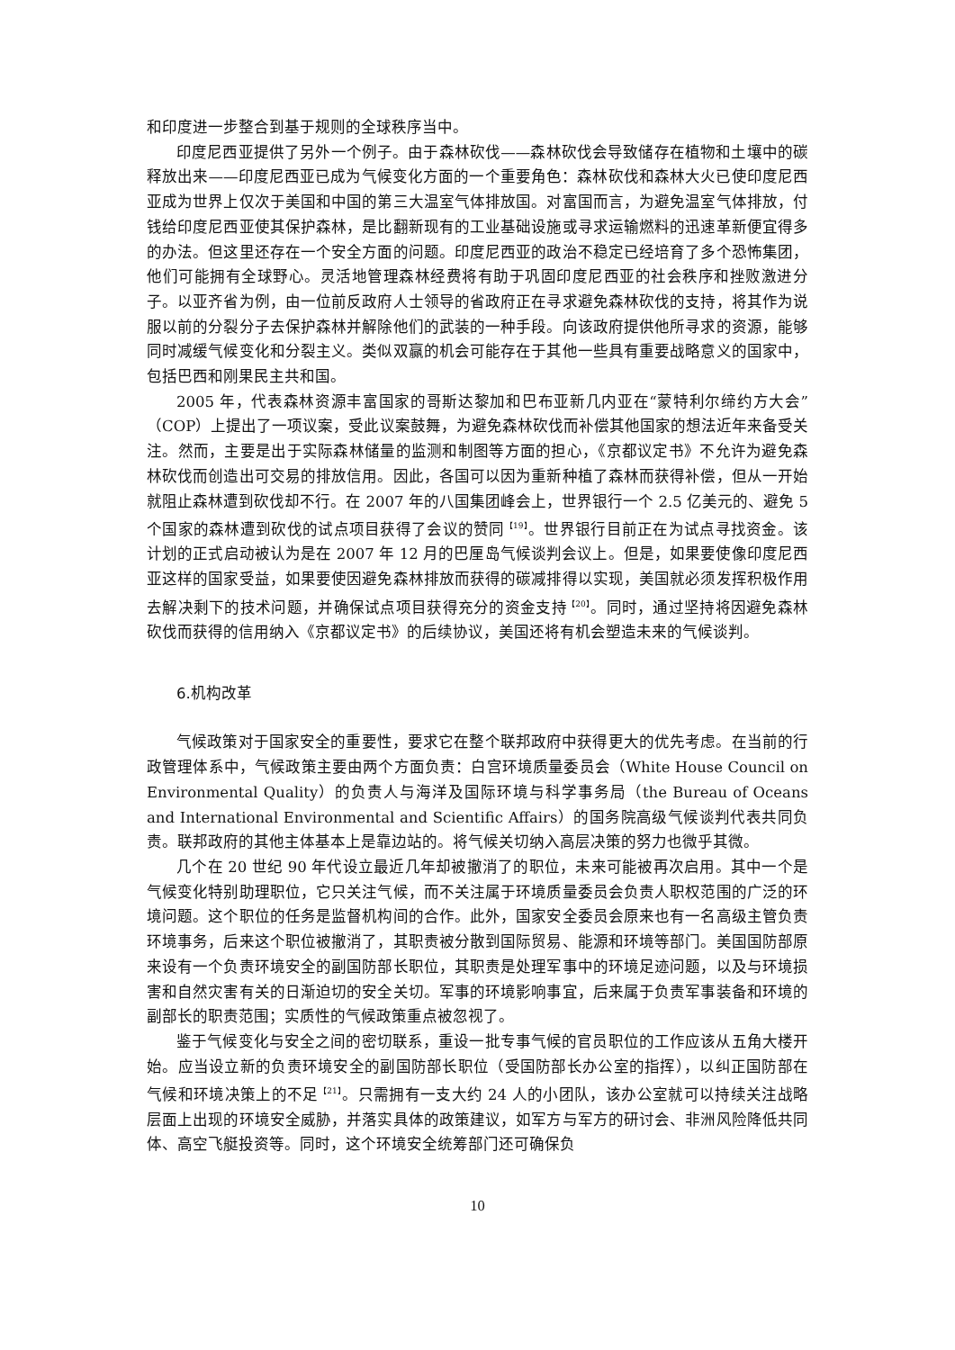和印度进一步整合到基于规则的全球秩序当中。
印度尼西亚提供了另外一个例子。由于森林砍伐——森林砍伐会导致储存在植物和土壤中的碳释放出来——印度尼西亚已成为气候变化方面的一个重要角色：森林砍伐和森林大火已使印度尼西亚成为世界上仅次于美国和中国的第三大温室气体排放国。对富国而言，为避免温室气体排放，付钱给印度尼西亚使其保护森林，是比翻新现有的工业基础设施或寻求运输燃料的迅速革新便宜得多的办法。但这里还存在一个安全方面的问题。印度尼西亚的政治不稳定已经培育了多个恐怖集团，他们可能拥有全球野心。灵活地管理森林经费将有助于巩固印度尼西亚的社会秩序和挫败激进分子。以亚齐省为例，由一位前反政府人士领导的省政府正在寻求避免森林砍伐的支持，将其作为说服以前的分裂分子去保护森林并解除他们的武装的一种手段。向该政府提供他所寻求的资源，能够同时减缓气候变化和分裂主义。类似双赢的机会可能存在于其他一些具有重要战略意义的国家中，包括巴西和刚果民主共和国。
2005 年，代表森林资源丰富国家的哥斯达黎加和巴布亚新几内亚在“蒙特利尔缔约方大会”（COP）上提出了一项议案，受此议案鼓舞，为避免森林砍伐而补偿其他国家的想法近年来备受关注。然而，主要是出于实际森林储量的监测和制图等方面的担心，《京都议定书》不允许为避免森林砍伐而创造出可交易的排放信用。因此，各国可以因为重新种植了森林而获得补偿，但从一开始就阻止森林遭到砍伐却不行。在 2007 年的八国集团峰会上，世界银行一个 2.5 亿美元的、避免 5 个国家的森林遭到砍伐的试点项目获得了会议的赞同<sup>【19】</sup>。世界银行目前正在为试点寻找资金。该计划的正式启动被认为是在 2007 年 12 月的巴厘岛气候谈判会议上。但是，如果要使像印度尼西亚这样的国家受益，如果要使因避免森林排放而获得的碳减排得以实现，美国就必须发挥积极作用去解决剩下的技术问题，并确保试点项目获得充分的资金支持<sup>【20】</sup>。同时，通过坚持将因避免森林砍伐而获得的信用纳入《京都议定书》的后续协议，美国还将有机会塑造未来的气候谈判。
6.机构改革
气候政策对于国家安全的重要性，要求它在整个联邦政府中获得更大的优先考虑。在当前的行政管理体系中，气候政策主要由两个方面负责：白宫环境质量委员会（White House Council on Environmental Quality）的负责人与海洋及国际环境与科学事务局（the Bureau of Oceans and International Environmental and Scientific Affairs）的国务院高级气候谈判代表共同负责。联邦政府的其他主体基本上是靠边站的。将气候关切纳入高层决策的努力也微乎其微。
几个在 20 世纪 90 年代设立最近几年却被撤消了的职位，未来可能被再次启用。其中一个是气候变化特别助理职位，它只关注气候，而不关注属于环境质量委员会负责人职权范围的广泛的环境问题。这个职位的任务是监督机构间的合作。此外，国家安全委员会原来也有一名高级主管负责环境事务，后来这个职位被撤消了，其职责被分散到国际贸易、能源和环境等部门。美国国防部原来设有一个负责环境安全的副国防部长职位，其职责是处理军事中的环境足迹问题，以及与环境损害和自然灾害有关的日渐迫切的安全关切。军事的环境影响事宜，后来属于负责军事装备和环境的副部长的职责范围；实质性的气候政策重点被忽视了。
鉴于气候变化与安全之间的密切联系，重设一批专事气候的官员职位的工作应该从五角大楼开始。应当设立新的负责环境安全的副国防部长职位（受国防部长办公室的指挥），以纠正国防部在气候和环境决策上的不足<sup>【21】</sup>。只需拥有一支大约 24 人的小团队，该办公室就可以持续关注战略层面上出现的环境安全威胁，并落实具体的政策建议，如军方与军方的研讨会、非洲风险降低共同体、高空飞艇投资等。同时，这个环境安全统筹部门还可确保负
10